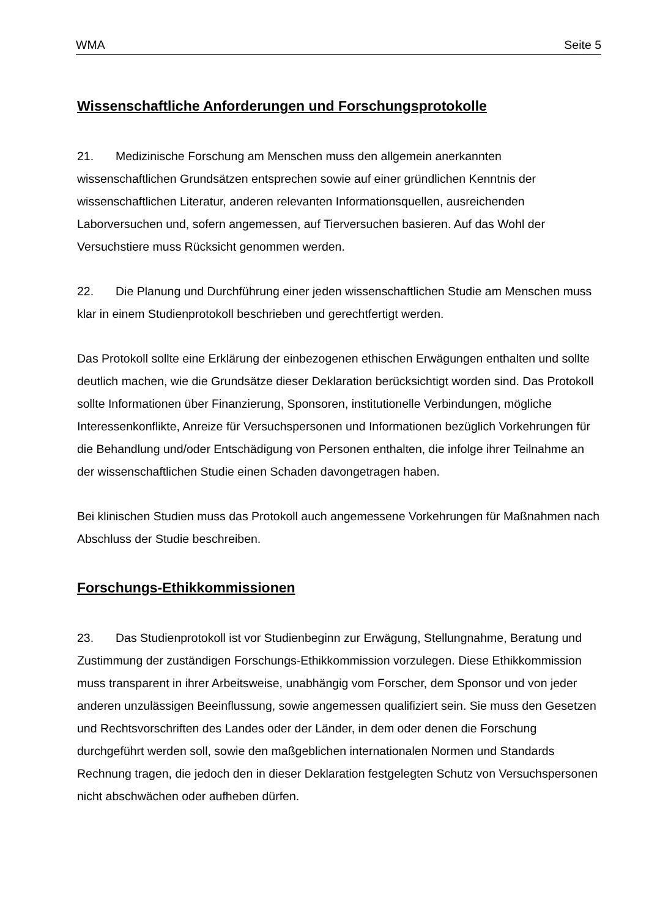WMA Seite 5
Wissenschaftliche Anforderungen und Forschungsprotokolle
21. Medizinische Forschung am Menschen muss den allgemein anerkannten wissenschaftlichen Grundsätzen entsprechen sowie auf einer gründlichen Kenntnis der wissenschaftlichen Literatur, anderen relevanten Informationsquellen, ausreichenden Laborversuchen und, sofern angemessen, auf Tierversuchen basieren. Auf das Wohl der Versuchstiere muss Rücksicht genommen werden.
22. Die Planung und Durchführung einer jeden wissenschaftlichen Studie am Menschen muss klar in einem Studienprotokoll beschrieben und gerechtfertigt werden.
Das Protokoll sollte eine Erklärung der einbezogenen ethischen Erwägungen enthalten und sollte deutlich machen, wie die Grundsätze dieser Deklaration berücksichtigt worden sind. Das Protokoll sollte Informationen über Finanzierung, Sponsoren, institutionelle Verbindungen, mögliche Interessenkonflikte, Anreize für Versuchspersonen und Informationen bezüglich Vorkehrungen für die Behandlung und/oder Entschädigung von Personen enthalten, die infolge ihrer Teilnahme an der wissenschaftlichen Studie einen Schaden davongetragen haben.
Bei klinischen Studien muss das Protokoll auch angemessene Vorkehrungen für Maßnahmen nach Abschluss der Studie beschreiben.
Forschungs-Ethikkommissionen
23. Das Studienprotokoll ist vor Studienbeginn zur Erwägung, Stellungnahme, Beratung und Zustimmung der zuständigen Forschungs-Ethikkommission vorzulegen. Diese Ethikkommission muss transparent in ihrer Arbeitsweise, unabhängig vom Forscher, dem Sponsor und von jeder anderen unzulässigen Beeinflussung, sowie angemessen qualifiziert sein. Sie muss den Gesetzen und Rechtsvorschriften des Landes oder der Länder, in dem oder denen die Forschung durchgeführt werden soll, sowie den maßgeblichen internationalen Normen und Standards Rechnung tragen, die jedoch den in dieser Deklaration festgelegten Schutz von Versuchspersonen nicht abschwächen oder aufheben dürfen.